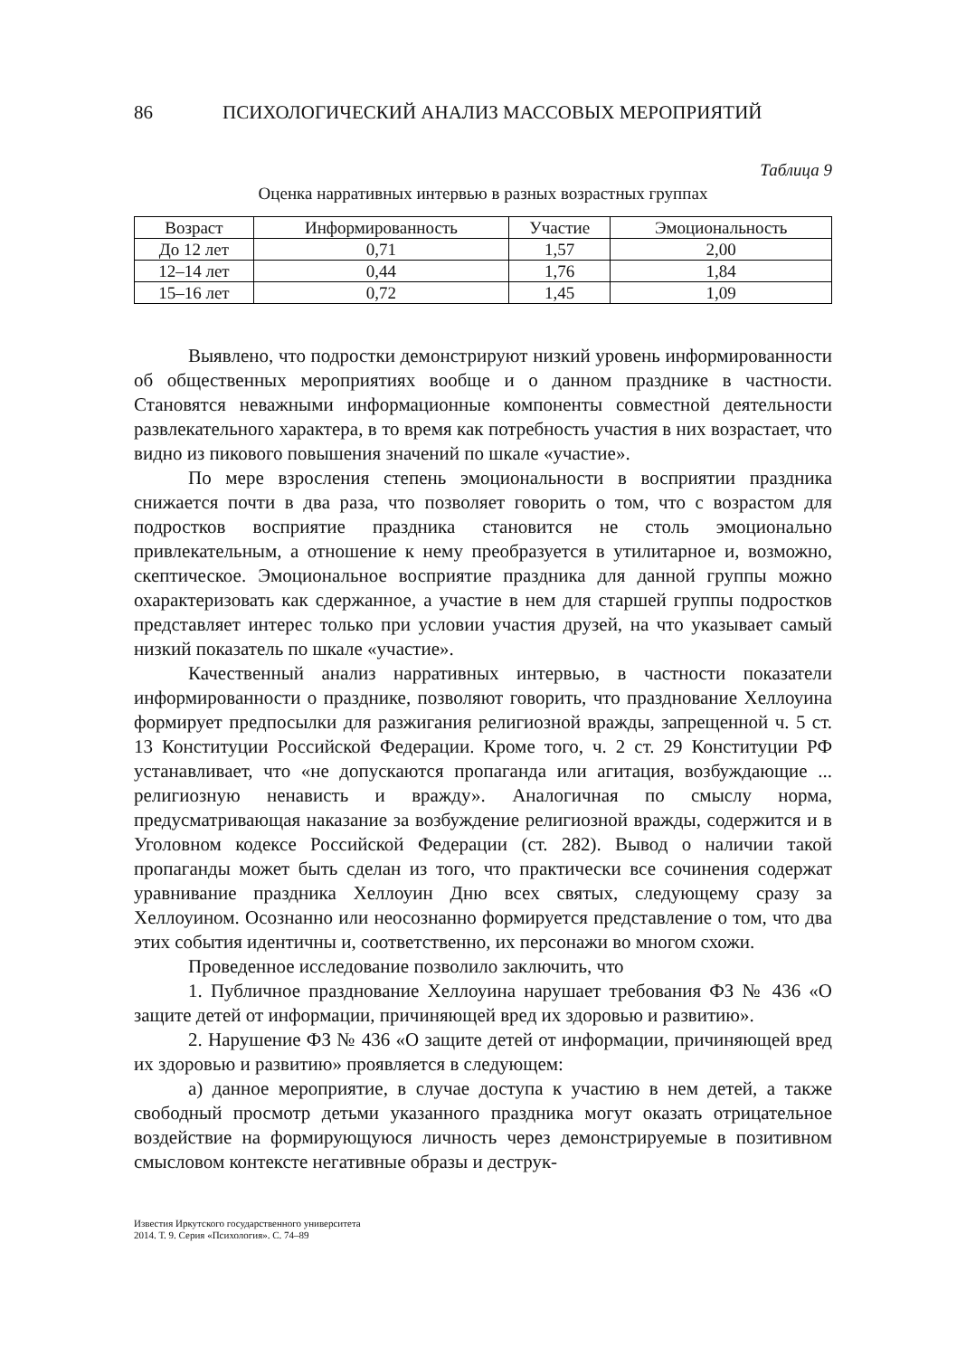86 ПСИХОЛОГИЧЕСКИЙ АНАЛИЗ МАССОВЫХ МЕРОПРИЯТИЙ
Таблица 9
Оценка нарративных интервью в разных возрастных группах
| Возраст | Информированность | Участие | Эмоциональность |
| --- | --- | --- | --- |
| До 12 лет | 0,71 | 1,57 | 2,00 |
| 12–14 лет | 0,44 | 1,76 | 1,84 |
| 15–16 лет | 0,72 | 1,45 | 1,09 |
Выявлено, что подростки демонстрируют низкий уровень информированности об общественных мероприятиях вообще и о данном празднике в частности. Становятся неважными информационные компоненты совместной деятельности развлекательного характера, в то время как потребность участия в них возрастает, что видно из пикового повышения значений по шкале «участие».
По мере взросления степень эмоциональности в восприятии праздника снижается почти в два раза, что позволяет говорить о том, что с возрастом для подростков восприятие праздника становится не столь эмоционально привлекательным, а отношение к нему преобразуется в утилитарное и, возможно, скептическое. Эмоциональное восприятие праздника для данной группы можно охарактеризовать как сдержанное, а участие в нем для старшей группы подростков представляет интерес только при условии участия друзей, на что указывает самый низкий показатель по шкале «участие».
Качественный анализ нарративных интервью, в частности показатели информированности о празднике, позволяют говорить, что празднование Хеллоуина формирует предпосылки для разжигания религиозной вражды, запрещенной ч. 5 ст. 13 Конституции Российской Федерации. Кроме того, ч. 2 ст. 29 Конституции РФ устанавливает, что «не допускаются пропаганда или агитация, возбуждающие ... религиозную ненависть и вражду». Аналогичная по смыслу норма, предусматривающая наказание за возбуждение религиозной вражды, содержится и в Уголовном кодексе Российской Федерации (ст. 282). Вывод о наличии такой пропаганды может быть сделан из того, что практически все сочинения содержат уравнивание праздника Хеллоуин Дню всех святых, следующему сразу за Хеллоуином. Осознанно или неосознанно формируется представление о том, что два этих события идентичны и, соответственно, их персонажи во многом схожи.
Проведенное исследование позволило заключить, что
1. Публичное празднование Хеллоуина нарушает требования ФЗ № 436 «О защите детей от информации, причиняющей вред их здоровью и развитию».
2. Нарушение ФЗ № 436 «О защите детей от информации, причиняющей вред их здоровью и развитию» проявляется в следующем:
а) данное мероприятие, в случае доступа к участию в нем детей, а также свободный просмотр детьми указанного праздника могут оказать отрицательное воздействие на формирующуюся личность через демонстрируемые в позитивном смысловом контексте негативные образы и деструк-
Известия Иркутского государственного университета
2014. Т. 9. Серия «Психология». С. 74–89